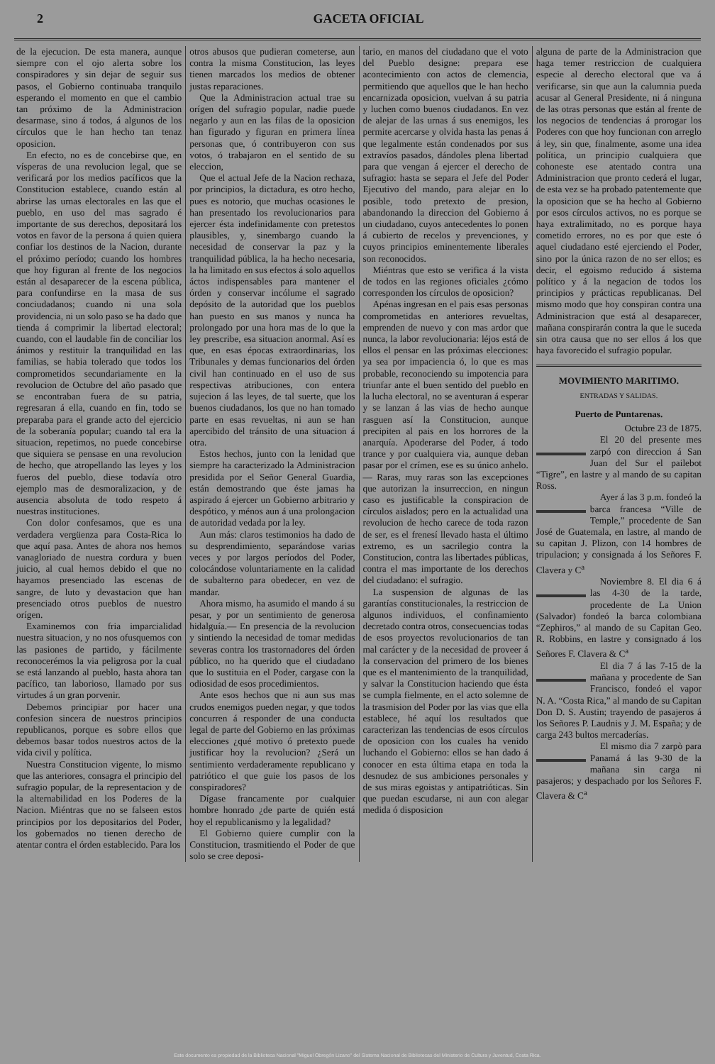2 GACETA OFICIAL
de la ejecucion. De esta manera, aunque siempre con el ojo alerta sobre los conspiradores y sin dejar de seguir sus pasos, el Gobierno continuaba tranquilo esperando el momento en que el cambio tan próximo de la Administracion desarmase, sino á todos, á algunos de los círculos que le han hecho tan tenaz oposicion.
En efecto, no es de concebirse que, en vísperas de una revolucion legal, que se verificará por los medios pacíficos que la Constitucion establece, cuando están al abrirse las urnas electorales en las que el pueblo, en uso del mas sagrado é importante de sus derechos, depositará los votos en favor de la persona á quien quiera confiar los destinos de la Nacion, durante el próximo período; cuando los hombres que hoy figuran al frente de los negocios están al desaparecer de la escena pública, para confundirse en la masa de sus conciudadanos; cuando ni una sola providencia, ni un solo paso se ha dado que tienda á comprimir la libertad electoral; cuando, con el laudable fin de conciliar los ánimos y restituir la tranquilidad en las familias, se habia tolerado que todos los comprometidos secundariamente en la revolucion de Octubre del año pasado que se encontraban fuera de su patria, regresaran á ella, cuando en fin, todo se preparaba para el grande acto del ejercicio de la soberanía popular; cuando tal era la situacion, repetimos, no puede concebirse que siquiera se pensase en una revolucion de hecho, que atropellando las leyes y los fueros del pueblo, diese todavía otro ejemplo mas de desmoralizacion, y de ausencia absoluta de todo respeto á nuestras instituciones.
Con dolor confesamos, que es una verdadera vergüenza para Costa-Rica lo que aquí pasa. Antes de ahora nos hemos vanagloriado de nuestra cordura y buen juicio, al cual hemos debido el que no hayamos presenciado las escenas de sangre, de luto y devastacion que han presenciado otros pueblos de nuestro orígen.
Examinemos con fria imparcialidad nuestra situacion, y no nos ofusquemos con las pasiones de partido, y fácilmente reconocerémos la via peligrosa por la cual se está lanzando al pueblo, hasta ahora tan pacífico, tan laborioso, llamado por sus virtudes á un gran porvenir.
Debemos principiar por hacer una confesion sincera de nuestros principios republicanos, porque es sobre ellos que debemos basar todos nuestros actos de la vida civil y política.
Nuestra Constitucion vigente, lo mismo que las anteriores, consagra el principio del sufragio popular, de la representacion y de la alternabilidad en los Poderes de la Nacion. Miéntras que no se falseen estos principios por los depositarios del Poder, los gobernados no tienen derecho de atentar contra el órden establecido. Para los
otros abusos que pudieran cometerse, aun contra la misma Constitucion, las leyes tienen marcados los medios de obtener justas reparaciones.
Que la Administracion actual trae su orígen del sufragio popular, nadie puede negarlo y aun en las filas de la oposicion han figurado y figuran en primera línea personas que, ó contribuyeron con sus votos, ó trabajaron en el sentido de su eleccion,
Que el actual Jefe de la Nacion rechaza, por principios, la dictadura, es otro hecho, pues es notorio, que muchas ocasiones le han presentado los revolucionarios para ejercer ésta indefinidamente con pretestos plausibles, y, sinembargo cuando la necesidad de conservar la paz y la tranquilidad pública, la ha hecho necesaria, la ha limitado en sus efectos á solo aquellos áctos indispensables para mantener el órden y conservar incólume el sagrado depósito de la autoridad que los pueblos han puesto en sus manos y nunca ha prolongado por una hora mas de lo que la ley prescribe, esa situacion anormal. Así es que, en esas épocas extraordinarias, los Tribunales y demas funcionarios del órden civil han continuado en el uso de sus respectivas atribuciones, con entera sujecion á las leyes, de tal suerte, que los buenos ciudadanos, los que no han tomado parte en esas revueltas, ni aun se han apercibido del tránsito de una situacion á otra.
Estos hechos, junto con la lenidad que siempre ha caracterizado la Administracion presidida por el Señor General Guardia, están demostrando que éste jamas ha aspirado á ejercer un Gobierno arbitrario y despótico, y ménos aun á una prolongacion de autoridad vedada por la ley.
Aun más: claros testimonios ha dado de su desprendimiento, separándose varias veces y por largos períodos del Poder, colocándose voluntariamente en la calidad de subalterno para obedecer, en vez de mandar.
Ahora mismo, ha asumido el mando á su pesar, y por un sentimiento de generosa hidalguía.— En presencia de la revolucion y sintiendo la necesidad de tomar medidas severas contra los trastornadores del órden público, no ha querido que el ciudadano que lo sustituia en el Poder, cargase con la odiosidad de esos procedimientos.
Ante esos hechos que ni aun sus mas crudos enemigos pueden negar, y que todos concurren á responder de una conducta legal de parte del Gobierno en las próximas elecciones ¿qué motivo ó pretexto puede justificar hoy la revolucion? ¿Será un sentimiento verdaderamente republicano y patriótico el que guie los pasos de los conspiradores?
Dígase francamente por cualquier hombre honrado ¿de parte de quién está hoy el republicanismo y la legalidad?
El Gobierno quiere cumplir con la Constitucion, trasmitiendo el Poder de que solo se cree deposi-
tario, en manos del ciudadano que el voto del Pueblo designe: prepara ese acontecimiento con actos de clemencia, permitiendo que aquellos que le han hecho encarnizada oposicion, vuelvan á su patria y luchen como buenos ciudadanos. En vez de alejar de las urnas á sus enemigos, les permite acercarse y olvida hasta las penas á que legalmente están condenados por sus extravíos pasados, dándoles plena libertad para que vengan á ejercer el derecho de sufragio: hasta se separa el Jefe del Poder Ejecutivo del mando, para alejar en lo posible, todo pretexto de presion, abandonando la direccion del Gobierno á un ciudadano, cuyos antecedentes lo ponen á cubierto de recelos y prevenciones, y cuyos principios eminentemente liberales son reconocidos.
Miéntras que esto se verifica á la vista de todos en las regiones oficiales ¿cómo corresponden los círculos de oposicion?
Apénas ingresan en el pais esas personas comprometidas en anteriores revueltas, emprenden de nuevo y con mas ardor que nunca, la labor revolucionaria: léjos está de ellos el pensar en las próximas elecciones: ya sea por impaciencia ó, lo que es mas probable, reconociendo su impotencia para triunfar ante el buen sentido del pueblo en la lucha electoral, no se aventuran á esperar y se lanzan á las vias de hecho aunque rasguen así la Constitucion, aunque precipiten al pais en los horrores de la anarquía. Apoderarse del Poder, á todo trance y por cualquiera via, aunque deban pasar por el crímen, ese es su único anhelo.— Raras, muy raras son las excepciones que autorizan la insurreccion, en ningun caso es justificable la conspiracion de círculos aislados; pero en la actualidad una revolucion de hecho carece de toda razon de ser, es el frenesí llevado hasta el último extremo, es un sacrilegio contra la Constitucion, contra las libertades públicas, contra el mas importante de los derechos del ciudadano: el sufragio.
La suspension de algunas de las garantías constitucionales, la restriccion de algunos individuos, el confinamiento decretado contra otros, consecuencias todas de esos proyectos revolucionarios de tan mal carácter y de la necesidad de proveer á la conservacion del primero de los bienes que es el mantenimiento de la tranquilidad, y salvar la Constitucion haciendo que ésta se cumpla fielmente, en el acto solemne de la trasmision del Poder por las vias que ella establece, hé aquí los resultados que caracterizan las tendencias de esos círculos de oposicion con los cuales ha venido luchando el Gobierno: ellos se han dado á conocer en esta última etapa en toda la desnudez de sus ambiciones personales y de sus miras egoistas y antipatrióticas. Sin que puedan escudarse, ni aun con alegar medida ó disposicion
alguna de parte de la Administracion que haga temer restriccion de cualquiera especie al derecho electoral que va á verificarse, sin que aun la calumnia pueda acusar al General Presidente, ni á ninguna de las otras personas que están al frente de los negocios de tendencias á prorogar los Poderes con que hoy funcionan con arreglo á ley, sin que, finalmente, asome una idea política, un principio cualquiera que cohoneste ese atentado contra una Administracion que pronto cederá el lugar, de esta vez se ha probado patentemente que la oposicion que se ha hecho al Gobierno por esos círculos activos, no es porque se haya extralimitado, no es porque haya cometido errores, no es por que este ó aquel ciudadano esté ejerciendo el Poder, sino por la única razon de no ser ellos; es decir, el egoismo reducido á sistema político y á la negacion de todos los principios y prácticas republicanas. Del mismo modo que hoy conspiran contra una Administracion que está al desaparecer, mañana conspirarán contra la que le suceda sin otra causa que no ser ellos á los que haya favorecido el sufragio popular.
MOVIMIENTO MARITIMO.
ENTRADAS Y SALIDAS.
Puerto de Puntarenas.
Octubre 23 de 1875.
El 20 del presente mes zarpó con direccion á San Juan del Sur el pailebot “Tigre”, en lastre y al mando de su capitan Ross.
Ayer á las 3 p.m. fondeó la barca francesa “Ville de Temple,” procedente de San José de Guatemala, en lastre, al mando de su capitan J. Plizon, con 14 hombres de tripulacion; y consignada á los Señores F. Clavera y C<sup>a</sup>
Noviembre 8. El dia 6 á las 4-30 de la tarde, procedente de La Union (Salvador) fondeó la barca colombiana “Zephiros,” al mando de su Capitan Geo. R. Robbins, en lastre y consignado á los Señores F. Clavera & C<sup>a</sup>
El dia 7 á las 7-15 de la mañana y procedente de San Francisco, fondeó el vapor N. A. “Costa Rica,” al mando de su Capitan Don D. S. Austin; trayendo de pasajeros á los Señores P. Laudnis y J. M. España; y de carga 243 bultos mercaderías.
El mismo dia 7 zarpò para Panamá á las 9-30 de la mañana sin carga ni pasajeros; y despachado por los Señores F. Clavera & C<sup>a</sup>
Este documento es propiedad de la Biblioteca Nacional "Miguel Obregón Lizano" del Sistema Nacional de Bibliotecas del Ministerio de Cultura y Juventud, Costa Rica.